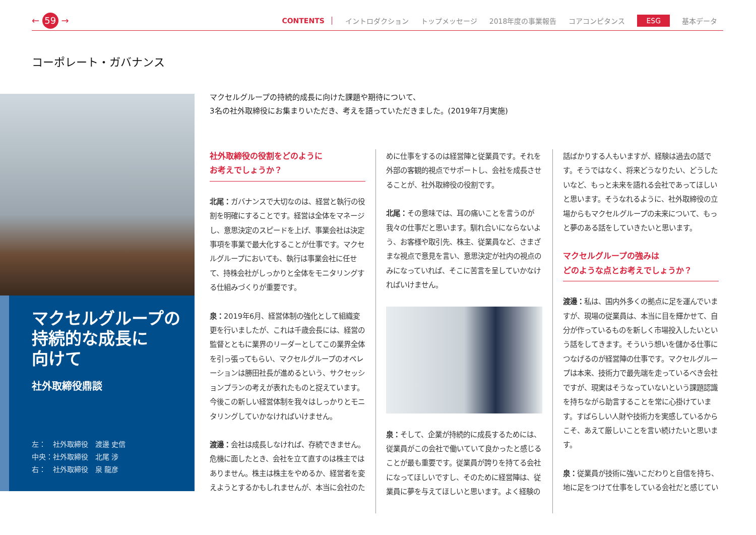← 59 → CONTENTS イントロダクション トップメッセージ 2018年度の事業報告 コアコンピタンス ESG 基本データ
コーポレート・ガバナンス
マクセルグループの
持続的な成長に
向けて
社外取締役鼎談
左：　社外取締役　渡邊 史信
中央：社外取締役　北尾 涉
右：　社外取締役　泉 龍彦
マクセルグループの持続的成長に向けた課題や期待について、
3名の社外取締役にお集まりいただき、考えを語っていただきました。(2019年7月実施)
社外取締役の役割をどのように
お考えでしょうか？
北尾：ガバナンスで大切なのは、経営と執行の役割を明確にすることです。経営は全体をマネージし、意思決定のスピードを上げ、事業会社は決定事項を事業で最大化することが仕事です。マクセルグループにおいても、執行は事業会社に任せて、持株会社がしっかりと全体をモニタリングする仕組みづくりが重要です。
泉：2019年6月、経営体制の強化として組織変更を行いましたが、これは千歳会長には、経営の監督とともに業界のリーダーとしてこの業界全体を引っ張ってもらい、マクセルグループのオペレーションは勝田社長が進めるという、サクセッションプランの考えが表れたものと捉えています。今後この新しい経営体制を我々はしっかりとモニタリングしていかなければいけません。
渡邊：会社は成長しなければ、存続できません。危機に面したとき、会社を立て直すのは株主ではありません。株主は株主をやめるか、経営者を変えようとするかもしれませんが、本当に会社のた
めに仕事をするのは経営陣と従業員です。それを外部の客観的視点でサポートし、会社を成長させることが、社外取締役の役割です。
北尾：その意味では、耳の痛いことを言うのが我々の仕事だと思います。馴れ合いにならないよう、お客様や取引先、株主、従業員など、さまざまな視点で意見を言い、意思決定が社内の視点のみになっていれば、そこに苦言を呈していかなければいけません。
泉：そして、企業が持続的に成長するためには、従業員がこの会社で働いていて良かったと感じることが最も重要です。従業員が誇りを持てる会社になってほしいですし、そのために経営陣は、従業員に夢を与えてほしいと思います。よく経験の
話ばかりする人もいますが、経験は過去の話です。そうではなく、将来どうなりたい、どうしたいなど、もっと未来を語れる会社であってほしいと思います。そうなれるように、社外取締役の立場からもマクセルグループの未来について、もっと夢のある話をしていきたいと思います。
マクセルグループの強みは
どのような点とお考えでしょうか？
渡邊：私は、国内外多くの拠点に足を運んでいますが、現場の従業員は、本当に目を輝かせて、自分が作っているものを新しく市場投入したいという話をしてきます。そういう想いを儲かる仕事につなげるのが経営陣の仕事です。マクセルグループは本来、技術力で最先端を走っているべき会社ですが、現実はそうなっていないという課題認識を持ちながら助言することを常に心掛けています。すばらしい人財や技術力を実感しているからこそ、あえて厳しいことを言い続けたいと思います。
泉：従業員が技術に強いこだわりと自信を持ち、地に足をつけて仕事をしている会社だと感じてい